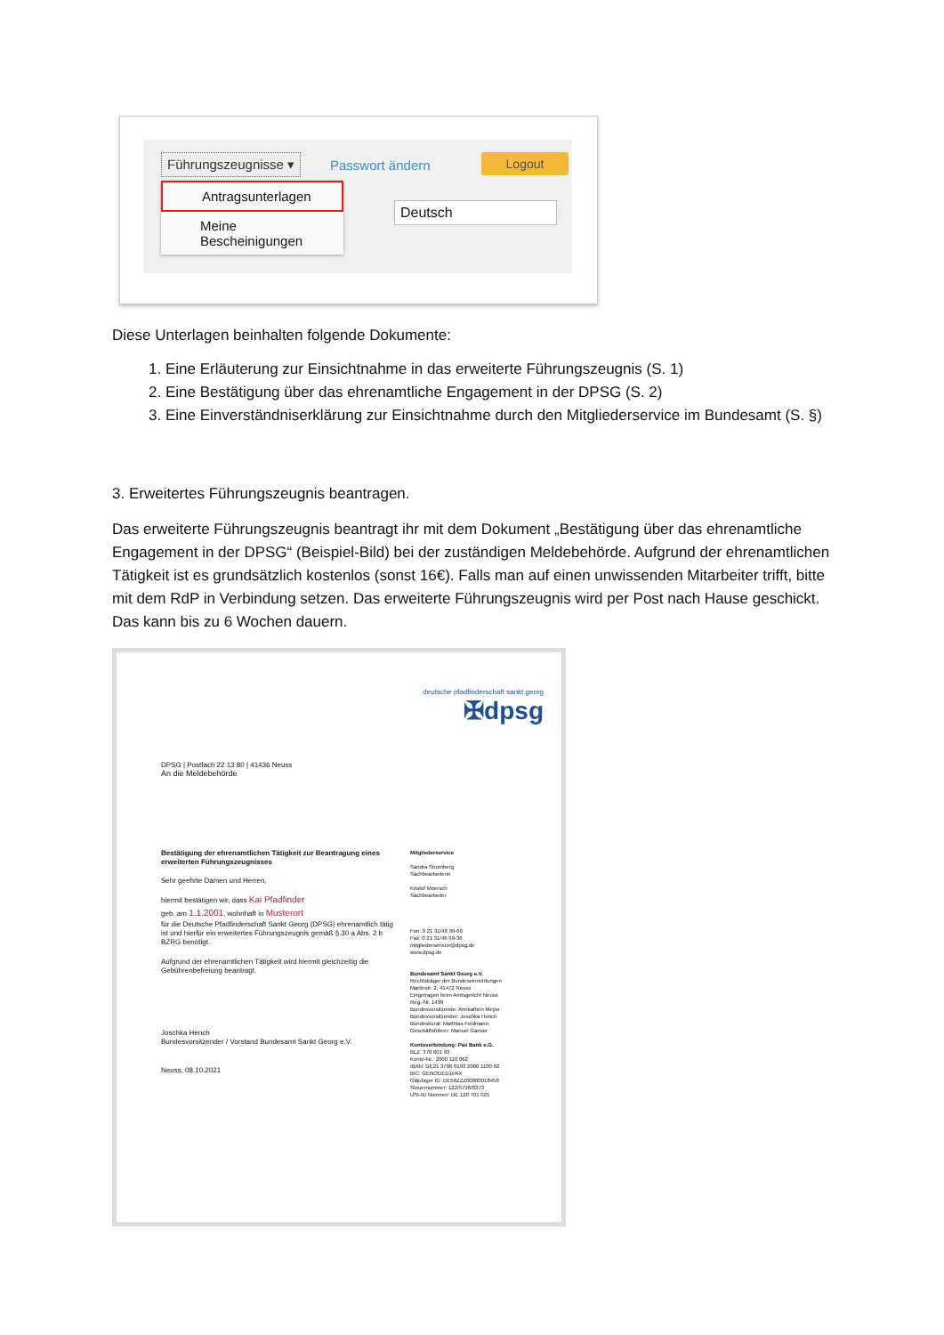Führungszeugnisse ▾ Passwort ändern Logout
Deutsch
Antragsunterlagen
Meine Bescheinigungen
Diese Unterlagen beinhalten folgende Dokumente:
1. Eine Erläuterung zur Einsichtnahme in das erweiterte Führungszeugnis (S. 1)
2. Eine Bestätigung über das ehrenamtliche Engagement in der DPSG (S. 2)
3. Eine Einverständniserklärung zur Einsichtnahme durch den Mitgliederservice im Bundesamt (S. §)
3. Erweitertes Führungszeugnis beantragen.
Das erweiterte Führungszeugnis beantragt ihr mit dem Dokument „Bestätigung über das ehrenamtliche Engagement in der DPSG“ (Beispiel-Bild) bei der zuständigen Meldebehörde. Aufgrund der ehrenamtlichen Tätigkeit ist es grundsätzlich kostenlos (sonst 16€). Falls man auf einen unwissenden Mitarbeiter trifft, bitte mit dem RdP in Verbindung setzen. Das erweiterte Führungszeugnis wird per Post nach Hause geschickt. Das kann bis zu 6 Wochen dauern.
deutsche pfadfinderschaft sankt georg
✠dpsg
DPSG | Postfach 22 13 80 | 41436 Neuss
An die Meldebehörde
Bestätigung der ehrenamtlichen Tätigkeit zur Beantragung eines erweiterten Führungszeugnisses
Sehr geehrte Damen und Herren,
hiermit bestätigen wir, dass Kai Pfadfinder
geb. am 1.1.2001, wohnhaft in Musterort
für die Deutsche Pfadfinderschaft Sankt Georg (DPSG) ehrenamtlich tätig ist und hierfür ein erweitertes Führungszeugnis gemäß § 30 a Abs. 2 b BZRG benötigt.
Aufgrund der ehrenamtlichen Tätigkeit wird hiermit gleichzeitig die Gebührenbefreiung beantragt.
Joschka Hench
Bundesvorsitzender / Vorstand Bundesamt Sankt Georg e.V.
Neuss, 08.10.2021
Mitgliederservice
Sandra Stromberg
Sachbearbeiterin
Kristof Moersch
Sachbearbeiter
Fon: 0 21 31/46 99-60
Fax: 0 21 31/46 99-36
mitgliederservice@dpsg.de
www.dpsg.de
Bundesamt Sankt Georg e.V.
Rechtsträger der Bundeseinrichtungen
Martinstr. 2, 41472 Neuss
Eingetragen beim Amtsgericht Neuss
Reg.-Nr. 1499
Bundesvorsitzende: Annkathrin Meyer
Bundesvorsitzender: Joschka Hench
Bundeskurat: Matthias Feldmann
Geschäftsführer: Manuel Ganser
Kontoverbindung: Pax Bank e.G.
BLZ: 370 601 93
Konto-Nr.: 2000 110 062
IBAN: DE21 3706 0193 2000 1100 62
BIC: GENODED1PAX
Gläubiger ID: DE56ZZZ00000018458
Steuernummer: 122/5796/0373
USt-ID Nummer: DE 120 701 021